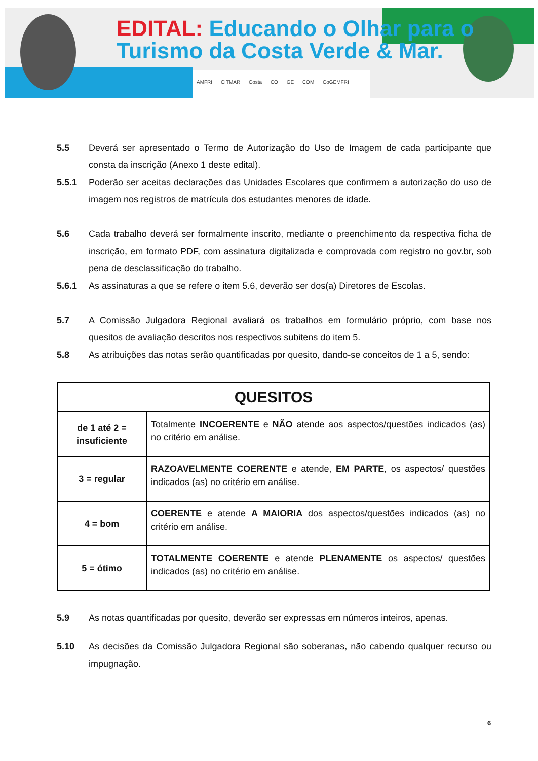EDITAL: Educando o Olhar para o
Turismo da Costa Verde & Mar.
AMFRI CITMAR Costa CO GE COM CoGEMFRI
5.5 Deverá ser apresentado o Termo de Autorização do Uso de Imagem de cada participante que consta da inscrição (Anexo 1 deste edital).
5.5.1 Poderão ser aceitas declarações das Unidades Escolares que confirmem a autorização do uso de imagem nos registros de matrícula dos estudantes menores de idade.
5.6 Cada trabalho deverá ser formalmente inscrito, mediante o preenchimento da respectiva ficha de inscrição, em formato PDF, com assinatura digitalizada e comprovada com registro no gov.br, sob pena de desclassificação do trabalho.
5.6.1 As assinaturas a que se refere o item 5.6, deverão ser dos(a) Diretores de Escolas.
5.7 A Comissão Julgadora Regional avaliará os trabalhos em formulário próprio, com base nos quesitos de avaliação descritos nos respectivos subitens do item 5.
5.8 As atribuições das notas serão quantificadas por quesito, dando-se conceitos de 1 a 5, sendo:
| QUESITOS | |
| --- | --- |
| de 1 até 2 = insuficiente | Totalmente INCOERENTE e NÃO atende aos aspectos/questões indicados (as) no critério em análise. |
| 3 = regular | RAZOAVELMENTE COERENTE e atende, EM PARTE , os aspectos/ questões indicados (as) no critério em análise. |
| 4 = bom | COERENTE e atende A MAIORIA dos aspectos/questões indicados (as) no critério em análise. |
| 5 = ótimo | TOTALMENTE COERENTE e atende PLENAMENTE os aspectos/ questões indicados (as) no critério em análise. |
5.9 As notas quantificadas por quesito, deverão ser expressas em números inteiros, apenas.
5.10 As decisões da Comissão Julgadora Regional são soberanas, não cabendo qualquer recurso ou impugnação.
6